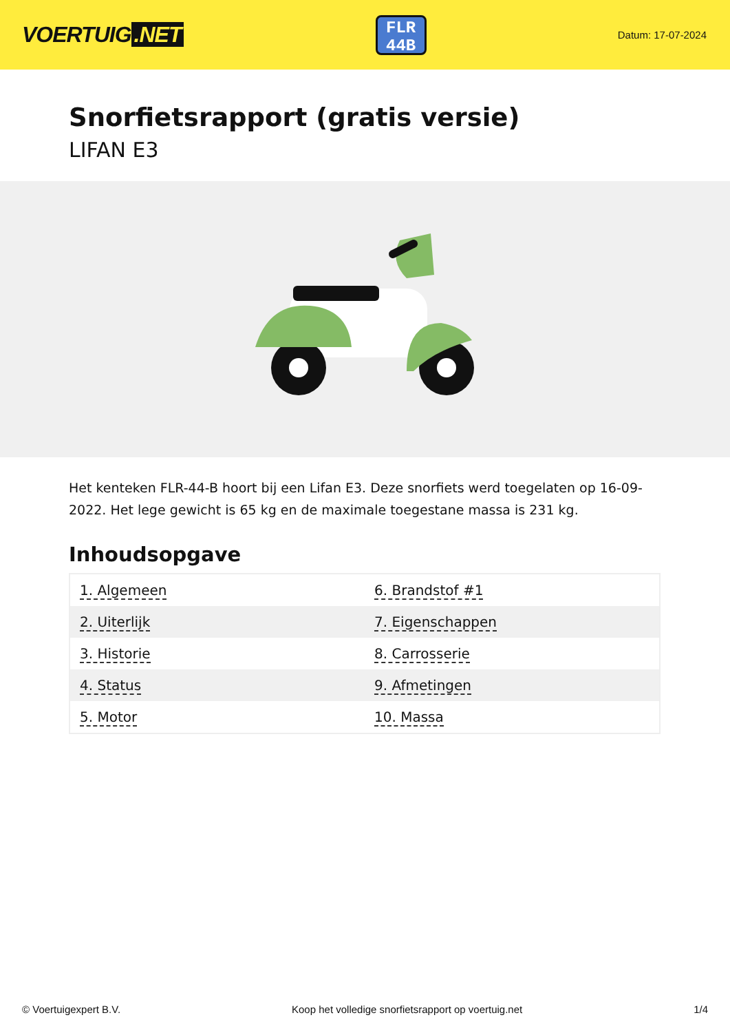VOERTUIG.NET
FLR
44B
Datum: 17-07-2024
Snorfietsrapport (gratis versie)
LIFAN E3
Het kenteken FLR-44-B hoort bij een Lifan E3. Deze snorfiets werd toegelaten op 16-09-2022. Het lege gewicht is 65 kg en de maximale toegestane massa is 231 kg.
Inhoudsopgave
| 1. Algemeen | 6. Brandstof #1 |
| 2. Uiterlijk | 7. Eigenschappen |
| 3. Historie | 8. Carrosserie |
| 4. Status | 9. Afmetingen |
| 5. Motor | 10. Massa |
© Voertuigexpert B.V. Koop het volledige snorfietsrapport op voertuig.net 1/4